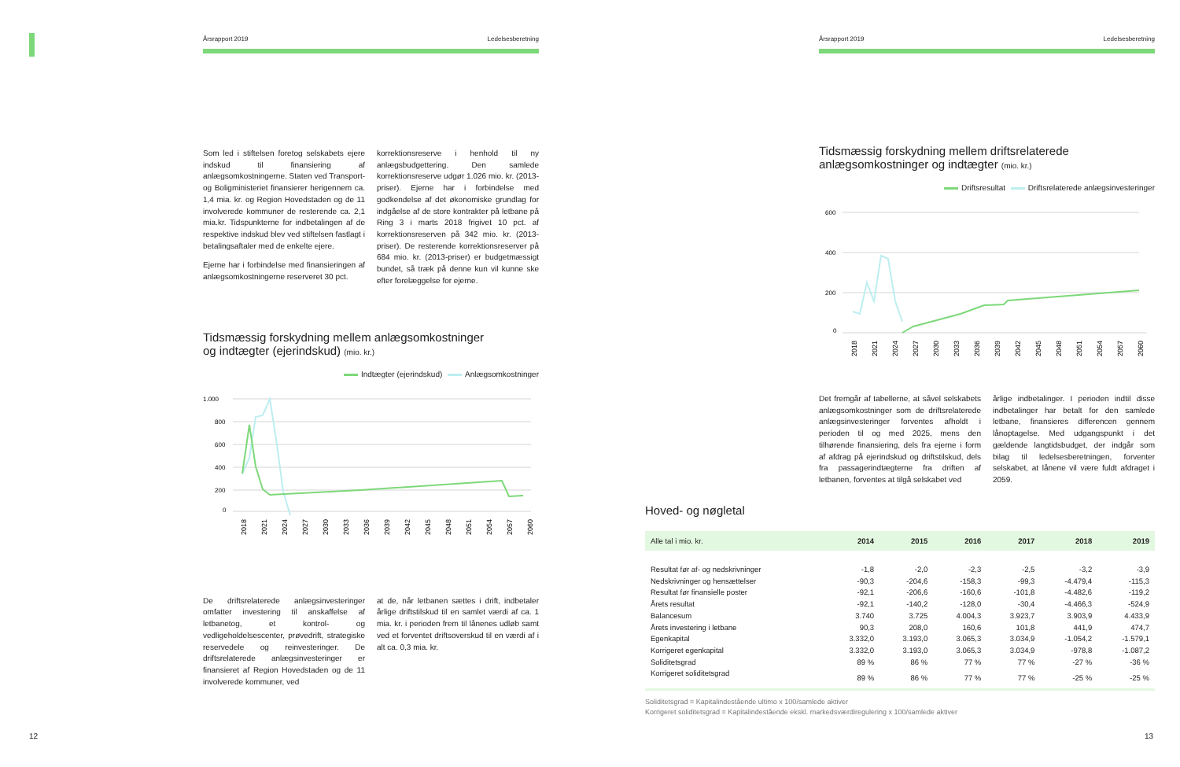Årsrapport 2019 Ledelsesberetning
Som led i stiftelsen foretog selskabets ejere indskud til finansiering af anlægsomkostningerne. Staten ved Transport- og Boligministeriet finansierer herigennem ca. 1,4 mia. kr. og Region Hovedstaden og de 11 involverede kommuner de resterende ca. 2,1 mia.kr. Tidspunkterne for indbetalingen af de respektive indskud blev ved stiftelsen fastlagt i betalingsaftaler med de enkelte ejere.
Ejerne har i forbindelse med finansieringen af anlægsomkostningerne reserveret 30 pct.
korrektionsreserve i henhold til ny anlægsbudgettering. Den samlede korrektionsreserve udgør 1.026 mio. kr. (2013-priser). Ejerne har i forbindelse med godkendelse af det økonomiske grundlag for indgåelse af de store kontrakter på letbane på Ring 3 i marts 2018 frigivet 10 pct. af korrektionsreserven på 342 mio. kr. (2013-priser). De resterende korrektionsreserver på 684 mio. kr. (2013-priser) er budgetmæssigt bundet, så træk på denne kun vil kunne ske efter forelæggelse for ejerne.
Tidsmæssig forskydning mellem anlægsomkostninger
og indtægter (ejerindskud) (mio. kr.)
Indtægter (ejerindskud) Anlægsomkostninger
1.000
800
600
400
200
0
2018
2021
2024
2027
2030
2033
2036
2039
2042
2045
2048
2051
2054
2057
2060
De driftsrelaterede anlægsinvesteringer omfatter investering til anskaffelse af letbanetog, et kontrol- og vedligeholdelsescenter, prøvedrift, strategiske reservedele og reinvesteringer. De driftsrelaterede anlægsinvesteringer er finansieret af Region Hovedstaden og de 11 involverede kommuner, ved
at de, når letbanen sættes i drift, indbetaler årlige driftstilskud til en samlet værdi af ca. 1 mia. kr. i perioden frem til lånenes udløb samt ved et forventet driftsoverskud til en værdi af i alt ca. 0,3 mia. kr.
12
Årsrapport 2019 Ledelsesberetning
Tidsmæssig forskydning mellem driftsrelaterede
anlægsomkostninger og indtægter (mio. kr.)
Driftsresultat Driftsrelaterede anlægsinvesteringer
600
400
200
0
2018
2021
2024
2027
2030
2033
2036
2039
2042
2045
2048
2051
2054
2057
2060
Det fremgår af tabellerne, at såvel selskabets anlægsomkostninger som de driftsrelaterede anlægsinvesteringer forventes afholdt i perioden til og med 2025, mens den tilhørende finansiering, dels fra ejerne i form af afdrag på ejerindskud og driftstilskud, dels fra passagerindtægterne fra driften af letbanen, forventes at tilgå selskabet ved
årlige indbetalinger. I perioden indtil disse indbetalinger har betalt for den samlede letbane, finansieres differencen gennem lånoptagelse. Med udgangspunkt i det gældende langtidsbudget, der indgår som bilag til ledelsesberetningen, forventer selskabet, at lånene vil være fuldt afdraget i 2059.
Hoved- og nøgletal
| Alle tal i mio. kr. | 2014 | 2015 | 2016 | 2017 | 2018 | 2019 |
| --- | --- | --- | --- | --- | --- | --- |
| Resultat før af- og nedskrivninger | -1,8 | -2,0 | -2,3 | -2,5 | -3,2 | -3,9 |
| Nedskrivninger og hensættelser | -90,3 | -204,6 | -158,3 | -99,3 | -4.479,4 | -115,3 |
| Resultat før finansielle poster | -92,1 | -206,6 | -160,6 | -101,8 | -4.482,6 | -119,2 |
| Årets resultat | -92,1 | -140,2 | -128,0 | -30,4 | -4.466,3 | -524,9 |
| Balancesum | 3.740 | 3.725 | 4.004,3 | 3.923,7 | 3.903,9 | 4.433,9 |
| Årets investering i letbane | 90,3 | 208,0 | 160,6 | 101,8 | 441,9 | 474,7 |
| Egenkapital | 3.332,0 | 3.193,0 | 3.065,3 | 3.034,9 | -1.054,2 | -1.579,1 |
| Korrigeret egenkapital | 3.332,0 | 3.193,0 | 3.065,3 | 3.034,9 | -978,8 | -1.087,2 |
| Soliditetsgrad | 89 % | 86 % | 77 % | 77 % | -27 % | -36 % |
| Korrigeret soliditetsgrad | 89 % | 86 % | 77 % | 77 % | -25 % | -25 % |
Soliditetsgrad = Kapitalindestående ultimo x 100/samlede aktiver
Korrigeret soliditetsgrad = Kapitalindestående ekskl. markedsværdiregulering x 100/samlede aktiver
13